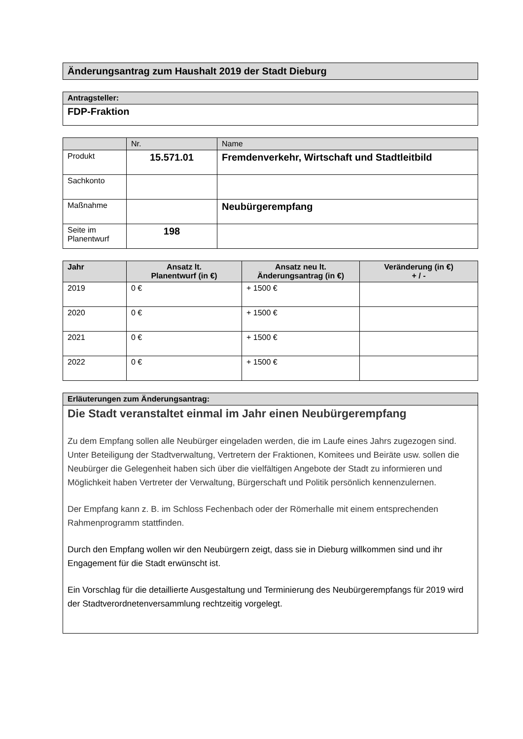| Änderungsantrag zum Haushalt 2019 der Stadt Dieburg |
| Antragsteller: |
| --- |
| FDP-Fraktion |
| | Nr. | Name |
| Produkt | 15.571.01 | Fremdenverkehr, Wirtschaft und Stadtleitbild |
| Sachkonto | | |
| Maßnahme | | Neubürgerempfang |
| Seite im Planentwurf | 198 | |
| Jahr | Ansatz lt. Planentwurf (in €) | Ansatz neu lt. Änderungsantrag (in €) | Veränderung (in €) + / - |
| --- | --- | --- | --- |
| 2019 | 0 € | + 1500 € | |
| 2020 | 0 € | + 1500 € | |
| 2021 | 0 € | + 1500 € | |
| 2022 | 0 € | + 1500 € | |
| Erläuterungen zum Änderungsantrag: |
| --- |
| Die Stadt veranstaltet einmal im Jahr einen Neubürgerempfang Zu dem Empfang sollen alle Neubürger eingeladen werden, die im Laufe eines Jahrs zugezogen sind. Unter Beteiligung der Stadtverwaltung, Vertretern der Fraktionen, Komitees und Beiräte usw. sollen die Neubürger die Gelegenheit haben sich über die vielfältigen Angebote der Stadt zu informieren und Möglichkeit haben Vertreter der Verwaltung, Bürgerschaft und Politik persönlich kennenzulernen. Der Empfang kann z. B. im Schloss Fechenbach oder der Römerhalle mit einem entsprechenden Rahmenprogramm stattfinden. Durch den Empfang wollen wir den Neubürgern zeigt, dass sie in Dieburg willkommen sind und ihr Engagement für die Stadt erwünscht ist. Ein Vorschlag für die detaillierte Ausgestaltung und Terminierung des Neubürgerempfangs für 2019 wird der Stadtverordnetenversammlung rechtzeitig vorgelegt. |